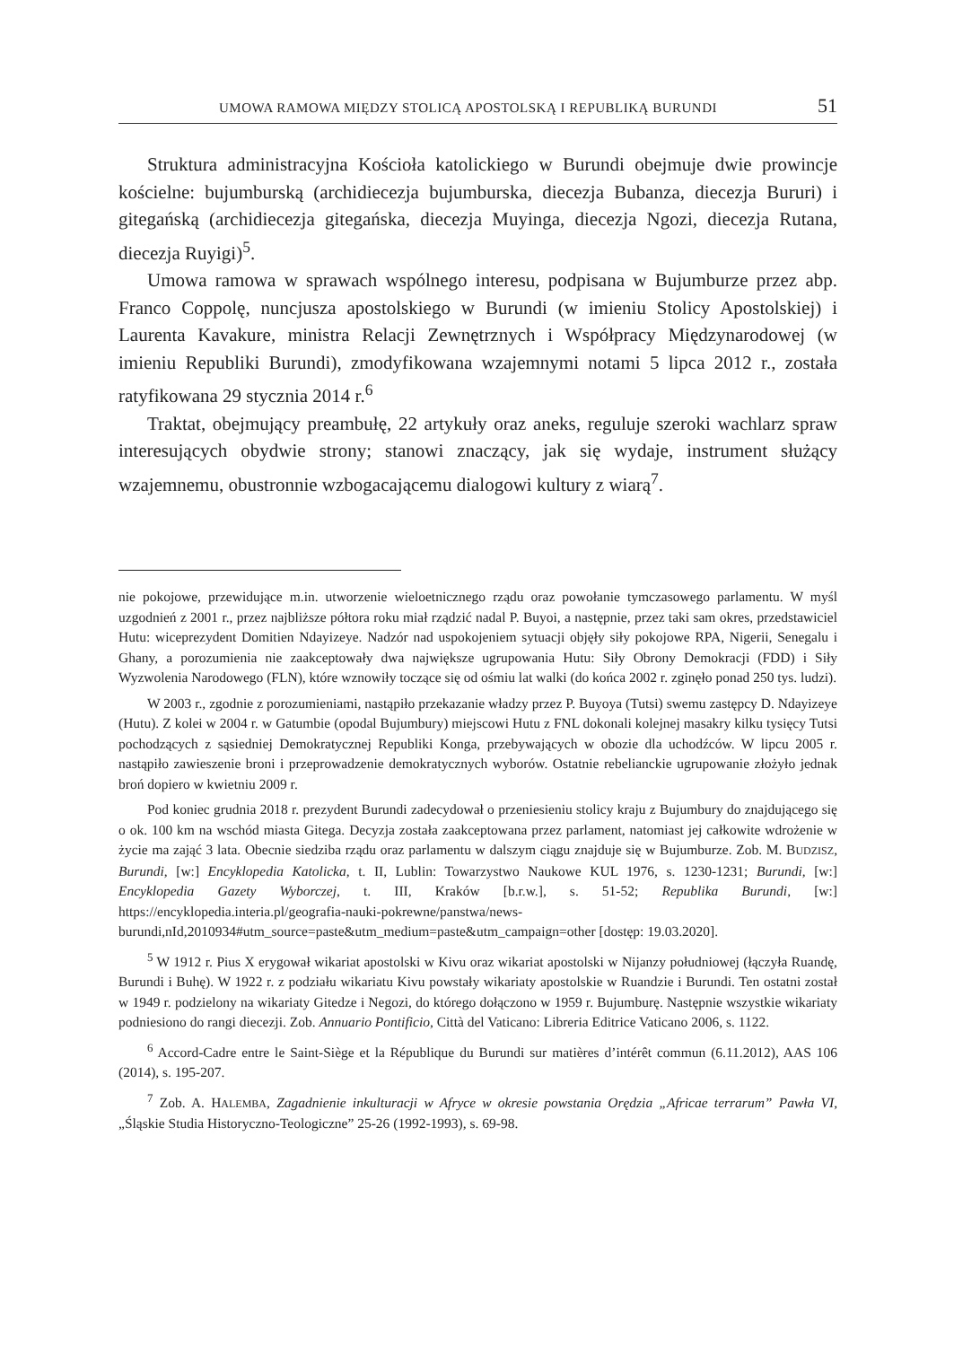UMOWA RAMOWA MIĘDZY STOLICĄ APOSTOLSKĄ I REPUBLIKĄ BURUNDI 51
Struktura administracyjna Kościoła katolickiego w Burundi obejmuje dwie prowincje kościelne: bujumburską (archidiecezja bujumburska, diecezja Bubanza, diecezja Bururi) i gitegańską (archidiecezja gitegańska, diecezja Muyinga, diecezja Ngozi, diecezja Rutana, diecezja Ruyigi)<sup>5</sup>.
Umowa ramowa w sprawach wspólnego interesu, podpisana w Bujumburze przez abp. Franco Coppolę, nuncjusza apostolskiego w Burundi (w imieniu Stolicy Apostolskiej) i Laurenta Kavakure, ministra Relacji Zewnętrznych i Współpracy Międzynarodowej (w imieniu Republiki Burundi), zmodyfikowana wzajemnymi notami 5 lipca 2012 r., została ratyfikowana 29 stycznia 2014 r.<sup>6</sup>
Traktat, obejmujący preambułę, 22 artykuły oraz aneks, reguluje szeroki wachlarz spraw interesujących obydwie strony; stanowi znaczący, jak się wydaje, instrument służący wzajemnemu, obustronnie wzbogacającemu dialogowi kultury z wiarą<sup>7</sup>.
nie pokojowe, przewidujące m.in. utworzenie wieloetnicznego rządu oraz powołanie tymczasowego parlamentu. W myśl uzgodnień z 2001 r., przez najbliższe półtora roku miał rządzić nadal P. Buyoi, a następnie, przez taki sam okres, przedstawiciel Hutu: wiceprezydent Domitien Ndayizeye. Nadzór nad uspokojeniem sytuacji objęły siły pokojowe RPA, Nigerii, Senegalu i Ghany, a porozumienia nie zaakceptowały dwa największe ugrupowania Hutu: Siły Obrony Demokracji (FDD) i Siły Wyzwolenia Narodowego (FLN), które wznowiły toczące się od ośmiu lat walki (do końca 2002 r. zginęło ponad 250 tys. ludzi).
W 2003 r., zgodnie z porozumieniami, nastąpiło przekazanie władzy przez P. Buyoya (Tutsi) swemu zastępcy D. Ndayizeye (Hutu). Z kolei w 2004 r. w Gatumbie (opodal Bujumbury) miejscowi Hutu z FNL dokonali kolejnej masakry kilku tysięcy Tutsi pochodzących z sąsiedniej Demokratycznej Republiki Konga, przebywających w obozie dla uchodźców. W lipcu 2005 r. nastąpiło zawieszenie broni i przeprowadzenie demokratycznych wyborów. Ostatnie rebelianckie ugrupowanie złożyło jednak broń dopiero w kwietniu 2009 r.
Pod koniec grudnia 2018 r. prezydent Burundi zadecydował o przeniesieniu stolicy kraju z Bujumbury do znajdującego się o ok. 100 km na wschód miasta Gitega. Decyzja została zaakceptowana przez parlament, natomiast jej całkowite wdrożenie w życie ma zająć 3 lata. Obecnie siedziba rządu oraz parlamentu w dalszym ciągu znajduje się w Bujumburze. Zob. M. BUDZISZ, Burundi, [w:] Encyklopedia Katolicka, t. II, Lublin: Towarzystwo Naukowe KUL 1976, s. 1230-1231; Burundi, [w:] Encyklopedia Gazety Wyborczej, t. III, Kraków [b.r.w.], s. 51-52; Republika Burundi, [w:] https://encyklopedia.interia.pl/geografia-nauki-pokrewne/panstwa/news-burundi,nId,2010934#utm_source=paste&utm_medium=paste&utm_campaign=other [dostęp: 19.03.2020].
<sup>5</sup> W 1912 r. Pius X erygował wikariat apostolski w Kivu oraz wikariat apostolski w Nijanzy południowej (łączyła Ruandę, Burundi i Buhę). W 1922 r. z podziału wikariatu Kivu powstały wikariaty apostolskie w Ruandzie i Burundi. Ten ostatni został w 1949 r. podzielony na wikariaty Gitedze i Negozi, do którego dołączono w 1959 r. Bujumburę. Następnie wszystkie wikariaty podniesiono do rangi diecezji. Zob. Annuario Pontificio, Città del Vaticano: Libreria Editrice Vaticano 2006, s. 1122.
<sup>6</sup> Accord-Cadre entre le Saint-Siège et la République du Burundi sur matières d’intérêt commun (6.11.2012), AAS 106 (2014), s. 195-207.
<sup>7</sup> Zob. A. HALEMBA, Zagadnienie inkulturacji w Afryce w okresie powstania Orędzia „Africae terrarum” Pawła VI, „Śląskie Studia Historyczno-Teologiczne” 25-26 (1992-1993), s. 69-98.